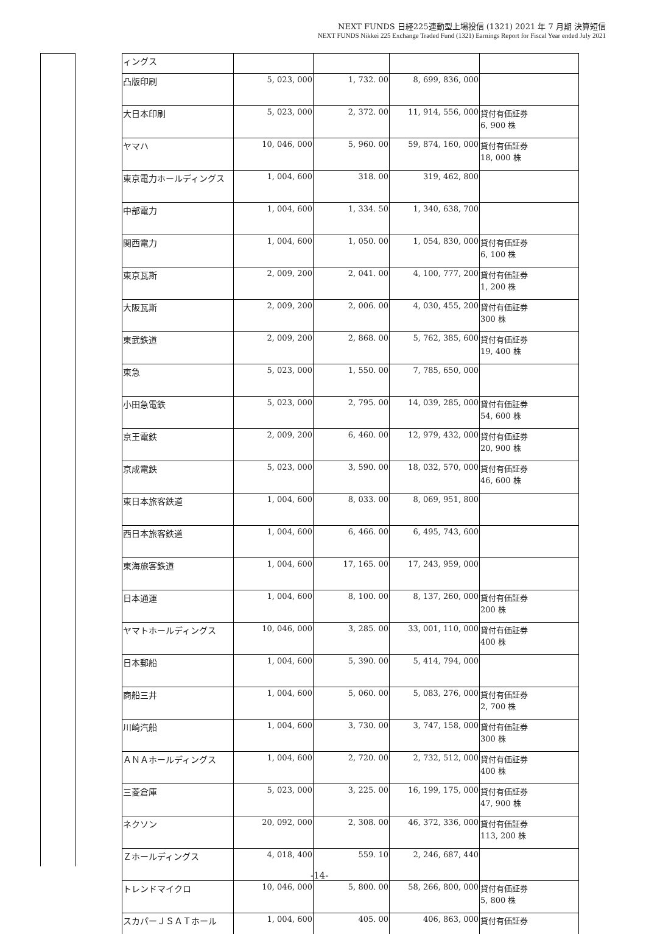NEXT FUNDS 日経225連動型上場投信 (1321) 2021 年 7 月期 決算短信
NEXT FUNDS Nikkei 225 Exchange Traded Fund (1321) Earnings Report for Fiscal Year ended July 2021
| ィングス | | | | |
| 凸版印刷 | 5, 023, 000 | 1, 732. 00 | 8, 699, 836, 000 | |
| 大日本印刷 | 5, 023, 000 | 2, 372. 00 | 11, 914, 556, 000 | 貸付有価証券 6, 900 株 |
| ヤマハ | 10, 046, 000 | 5, 960. 00 | 59, 874, 160, 000 | 貸付有価証券 18, 000 株 |
| 東京電力ホールディングス | 1, 004, 600 | 318. 00 | 319, 462, 800 | |
| 中部電力 | 1, 004, 600 | 1, 334. 50 | 1, 340, 638, 700 | |
| 関西電力 | 1, 004, 600 | 1, 050. 00 | 1, 054, 830, 000 | 貸付有価証券 6, 100 株 |
| 東京瓦斯 | 2, 009, 200 | 2, 041. 00 | 4, 100, 777, 200 | 貸付有価証券 1, 200 株 |
| 大阪瓦斯 | 2, 009, 200 | 2, 006. 00 | 4, 030, 455, 200 | 貸付有価証券 300 株 |
| 東武鉄道 | 2, 009, 200 | 2, 868. 00 | 5, 762, 385, 600 | 貸付有価証券 19, 400 株 |
| 東急 | 5, 023, 000 | 1, 550. 00 | 7, 785, 650, 000 | |
| 小田急電鉄 | 5, 023, 000 | 2, 795. 00 | 14, 039, 285, 000 | 貸付有価証券 54, 600 株 |
| 京王電鉄 | 2, 009, 200 | 6, 460. 00 | 12, 979, 432, 000 | 貸付有価証券 20, 900 株 |
| 京成電鉄 | 5, 023, 000 | 3, 590. 00 | 18, 032, 570, 000 | 貸付有価証券 46, 600 株 |
| 東日本旅客鉄道 | 1, 004, 600 | 8, 033. 00 | 8, 069, 951, 800 | |
| 西日本旅客鉄道 | 1, 004, 600 | 6, 466. 00 | 6, 495, 743, 600 | |
| 東海旅客鉄道 | 1, 004, 600 | 17, 165. 00 | 17, 243, 959, 000 | |
| 日本通運 | 1, 004, 600 | 8, 100. 00 | 8, 137, 260, 000 | 貸付有価証券 200 株 |
| ヤマトホールディングス | 10, 046, 000 | 3, 285. 00 | 33, 001, 110, 000 | 貸付有価証券 400 株 |
| 日本郵船 | 1, 004, 600 | 5, 390. 00 | 5, 414, 794, 000 | |
| 商船三井 | 1, 004, 600 | 5, 060. 00 | 5, 083, 276, 000 | 貸付有価証券 2, 700 株 |
| 川崎汽船 | 1, 004, 600 | 3, 730. 00 | 3, 747, 158, 000 | 貸付有価証券 300 株 |
| ＡＮＡホールディングス | 1, 004, 600 | 2, 720. 00 | 2, 732, 512, 000 | 貸付有価証券 400 株 |
| 三菱倉庫 | 5, 023, 000 | 3, 225. 00 | 16, 199, 175, 000 | 貸付有価証券 47, 900 株 |
| ネクソン | 20, 092, 000 | 2, 308. 00 | 46, 372, 336, 000 | 貸付有価証券 113, 200 株 |
| Ｚホールディングス | 4, 018, 400 | 559. 10 | 2, 246, 687, 440 | |
| トレンドマイクロ | 10, 046, 000 | 5, 800. 00 | 58, 266, 800, 000 | 貸付有価証券 5, 800 株 |
| スカパーＪＳＡＴホール | 1, 004, 600 | 405. 00 | 406, 863, 000 | 貸付有価証券 |
-14-